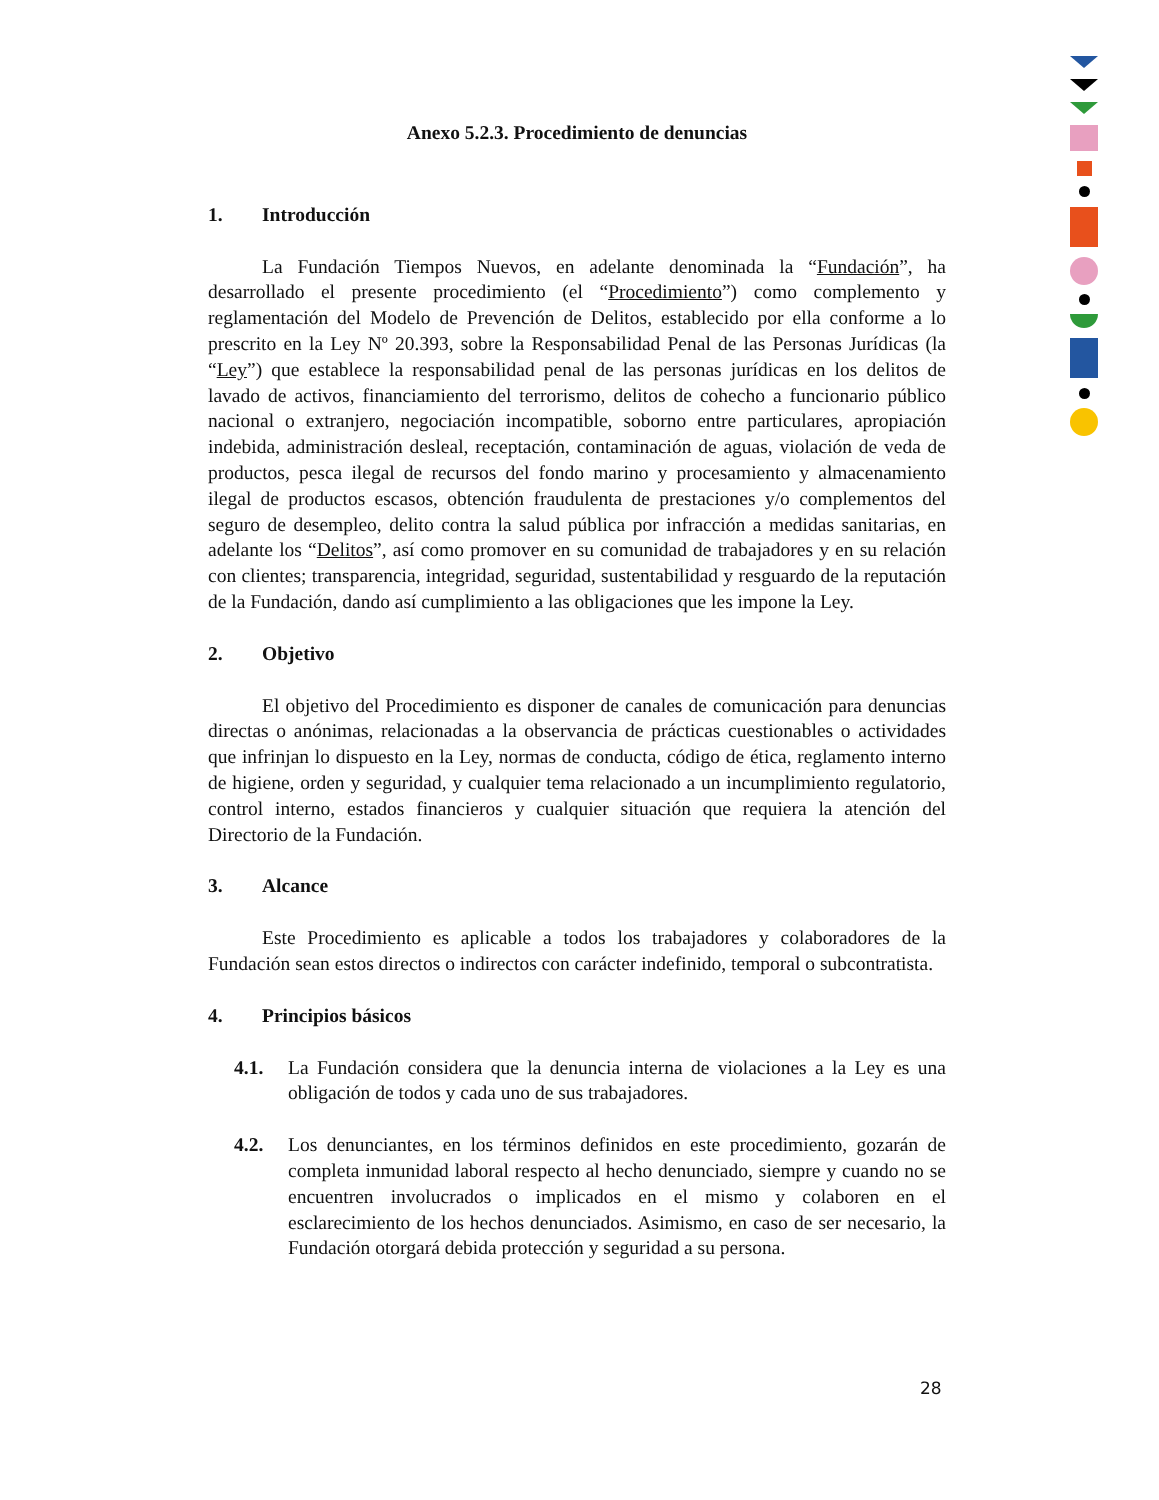Anexo 5.2.3. Procedimiento de denuncias
1. Introducción
La Fundación Tiempos Nuevos, en adelante denominada la “Fundación”, ha desarrollado el presente procedimiento (el “Procedimiento”) como complemento y reglamentación del Modelo de Prevención de Delitos, establecido por ella conforme a lo prescrito en la Ley Nº 20.393, sobre la Responsabilidad Penal de las Personas Jurídicas (la “Ley”) que establece la responsabilidad penal de las personas jurídicas en los delitos de lavado de activos, financiamiento del terrorismo, delitos de cohecho a funcionario público nacional o extranjero, negociación incompatible, soborno entre particulares, apropiación indebida, administración desleal, receptación, contaminación de aguas, violación de veda de productos, pesca ilegal de recursos del fondo marino y procesamiento y almacenamiento ilegal de productos escasos, obtención fraudulenta de prestaciones y/o complementos del seguro de desempleo, delito contra la salud pública por infracción a medidas sanitarias, en adelante los “Delitos”, así como promover en su comunidad de trabajadores y en su relación con clientes; transparencia, integridad, seguridad, sustentabilidad y resguardo de la reputación de la Fundación, dando así cumplimiento a las obligaciones que les impone la Ley.
2. Objetivo
El objetivo del Procedimiento es disponer de canales de comunicación para denuncias directas o anónimas, relacionadas a la observancia de prácticas cuestionables o actividades que infrinjan lo dispuesto en la Ley, normas de conducta, código de ética, reglamento interno de higiene, orden y seguridad, y cualquier tema relacionado a un incumplimiento regulatorio, control interno, estados financieros y cualquier situación que requiera la atención del Directorio de la Fundación.
3. Alcance
Este Procedimiento es aplicable a todos los trabajadores y colaboradores de la Fundación sean estos directos o indirectos con carácter indefinido, temporal o subcontratista.
4. Principios básicos
4.1. La Fundación considera que la denuncia interna de violaciones a la Ley es una obligación de todos y cada uno de sus trabajadores.
4.2. Los denunciantes, en los términos definidos en este procedimiento, gozarán de completa inmunidad laboral respecto al hecho denunciado, siempre y cuando no se encuentren involucrados o implicados en el mismo y colaboren en el esclarecimiento de los hechos denunciados. Asimismo, en caso de ser necesario, la Fundación otorgará debida protección y seguridad a su persona.
28